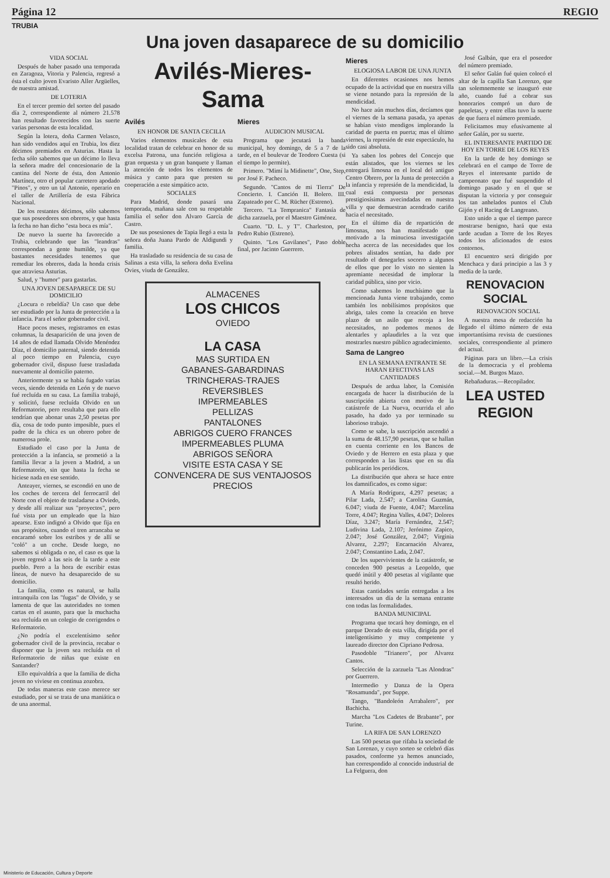Página 12 REGIO
TRUBIA
Una joven dasaparece de su domicilio
VIDA SOCIAL
Después de haber pasado una temporada en Zaragoza, Vitoria y Palencia, regresó a ésta el culto joven Evaristo Aller Argüelles, de nuestra amistad.
DE LOTERIA
En el tercer premio del sorteo del pasado día 2, correspondiente al número 21.578 han resultado favorecidos con las suerte varias personas de esta localidad.
Según la lotera, doña Carmen Velasco, han sido vendidos aquí en Trubia, los diez décimos premiados en Asturias. Hasta la fecha sólo sabemos que un décimo lo lleva la señora madre del concesionario de la cantina del Norte de ésta, don Antonio Martínez, otro el popular carretero apodado "Pinos", y otro un tal Antonio, operario en el taller de Artillería de esta Fábrica Nacional.
De los restantes décimos, sólo sabemos que sus poseedores son obreros, y que hasta la fecha no han dicho "esta boca es mía".
De nuevo la suerte ha favorecido a Trubia, celebrando que las "leandras" correspondan a gente humilde, ya que bastantes necesidades tenemos que remediar los obreros, dada la honda crisis que atraviesa Asturias.
Salud, y "humor" para gastarlas.
UNA JOVEN DESAPARECE DE SU DOMICILIO
¿Locura o rebeldía? Un caso que debe ser estudiado por la Junta de protección a la infancia. Para el señor gobernador civil.
Hace pocos meses, registramos en estas columnas, la desaparición de una joven de 14 años de edad llamada Olvido Menéndez Díaz, el domicilio paternal, siendo detenida al poco tiempo en Palencia, cuyo gobernador civil, dispuso fuese trasladada nuevamente al domicilio paterno.
Anteriormente ya se había fugado varias veces, siendo detenida en León y de nuevo fué recluída en su casa. La familia trabajó, y solicitó, fuese recluída Olvido en un Reformatorio, pero resultaba que para ello tendrían que abonar unas 2,50 pesetas por día, cosa de todo punto imposible, pues el padre de la chica es un obrero pobre de numerosa prole.
Estudiado el caso por la Junta de protección a la infancia, se prometió a la familia llevar a la joven a Madrid, a un Reformatorio, sin que hasta la fecha se hiciese nada en ese sentido.
Anteayer, viernes, se escondió en uno de los coches de tercera del ferrocarril del Norte con el objeto de trasladarse a Oviedo, y desde allí realizar sus "proyectos", pero fué vista por un empleado que la hizo apearse. Esto indignó a Olvido que fija en sus propósitos, cuando el tren arrancaba se encaramó sobre los estribos y de allí se "coló" a un coche. Desde luego, no sabemos si obligada o no, el caso es que la joven regresó a las seis de la tarde a este pueblo. Pero a la hora de escribir estas líneas, de nuevo ha desaparecido de su domicilio.
La familia, como es natural, se halla intranquila con las "fugas" de Olvido, y se lamenta de que las autoridades no tomen cartas en el asunto, para que la muchacha sea recluída en un colegio de corrigendos o Reformatorio.
¿No podría el excelentísimo señor gobernador civil de la provincia, recabar o disponer que la joven sea recluída en el Reformatorio de niñas que existe en Santander?
Ello equivaldría a que la familia de dicha joven no viviese en continua zozobra.
De todas maneras este caso merece ser estudiado, por si se trata de una maniática o de una anormal.
Avilés-Mieres-Sama
Avilés
EN HONOR DE SANTA CECILIA
Varios elementos musicales de esta localidad tratan de celebrar en honor de su excelsa Patrona, una función religiosa a gran orquesta y un gran banquete y llaman la atención de todos los elementos de música y canto para que presten su cooperación a este simpático acto.
SOCIALES
Para Madrid, donde pasará una temporada, mañana sale con su respetable familia el señor don Alvaro García de Castro.
De sus posesiones de Tapia llegó a esta la señora doña Juana Pardo de Aldigundi y familia.
Ha trasladado su residencia de su casa de Salinas a esta villa, la señora doña Evelina Ovies, viuda de González.
Mieres
AUDICION MUSICAL
Programa que jecutará la banda municipal, hoy domingo, de 5 a 7 de la tarde, en el boulevar de Teodoro Cuesta (si el tiempo lo permite).
Primero. "Mimí la Midinette", One, Step, por José F. Pacheco.
Segundo. "Cantos de mi Tierra" De Concierto. I. Canción II. Bolero. III. Zapateado por C. M. Rücher (Estreno).
Tercero. "La Tempranica" Fantasía de dicha zarzuela, por el Maestro Giménez.
Cuarto. "D. L. y T". Charleston, por Pedro Rubio (Estreno).
Quinto. "Los Gavilanes", Paso doble final, por Jacinto Guerrero.
ALMACENES
LOS CHICOS
OVIEDO
LA CASA
MAS SURTIDA EN
GABANES-GABARDINAS
TRINCHERAS-TRAJES
REVERSIBLES
IMPERMEABLES
PELLIZAS
PANTALONES
ABRIGOS CUERO FRANCES
IMPERMEABLES PLUMA
ABRIGOS SEÑORA
VISITE ESTA CASA Y SE CONVENCERA DE SUS VENTAJOSOS PRECIOS
Mieres
ELOGIOSA LABOR DE UNA JUNTA
En diferentes ocasiones nos hemos ocupado de la actividad que en nuestra villa se viene notando para la represión de la mendicidad.
No hace aún muchos días, decíamos que el viernes de la semana pasada, ya apenas se habían visto mendigos implorando la caridad de puerta en puerta; mas el último viernes, la represión de este espectáculo, ha sido casi absoluta.
Ya saben los pobres del Concejo que están alistados, que los viernes se les entregará limosna en el local del antiguo Centro Obrero, por la Junta de protección a la infancia y represión de la mendicidad, la cual está compuesta por personas prestigiosísimas avecindadas en nuestra villa y que demuestran acendrado cariño hacia el necesitado.
En el último día de repartición de limosnas, nos han manifestado que motivado a la minuciosa investigación hecha acerca de las necesidades que los pobres alistados sentían, ha dado por resultado el denegarles socorro a algunos de ellos que por lo visto no sienten la apremiante necesidad de implorar la caridad pública, sino por vicio.
Como sabemos lo muchísimo que la mencionada Junta viene trabajando, como también los nobilísimos propósitos que abriga, tales como la creación en breve plazo de un asilo que recoja a los necesitados, no podemos menos de alentarles y aplaudirles a la vez que mostrarles nuestro público agradecimiento.
Sama de Langreo
EN LA SEMANA ENTRANTE SE HARAN EFECTIVAS LAS CANTIDADES
Después de ardua labor, la Comisión encargada de hacer la distribución de la suscripción abierta con motivo de la catástrofe de La Nueva, ocurrida el año pasado, ha dado ya por terminado su laborioso trabajo.
Como se sabe, la suscripción ascendió a la suma de 48.157,90 pesetas, que se hallan en cuenta corriente en los Bancos de Oviedo y de Herrero en esta plaza y que corresponden a las listas que en su día publicarán los periódicos.
La distribución que ahora se hace entre los damnificados, es como sigue:
A María Rodríguez, 4.297 pesetas; a Pilar Lada, 2.547; a Carolina Guzmán, 6.047; viuda de Fuente, 4.047; Marcelina Torre, 4.047; Regina Valles, 4.047; Dolores Díaz, 3.247; María Fernández, 2.547; Ludivina Lada, 2.107; Jerónimo Zapico, 2.047; José González, 2.047; Virginia Alvarez, 2.297; Encarnación Alvarez, 2.047; Constantino Lada, 2.047.
De los supervivientes de la catástrofe, se conceden 900 pesetas a Leopoldo, que quedó inútil y 400 pesetas al vigilante que resultó herido.
Estas cantidades serán entregadas a los interesados un día de la semana entrante con todas las formalidades.
BANDA MUNICIPAL
Programa que tocará hoy domingo, en el parque Dorado de esta villa, dirigida por el inteligentísimo y muy competente y laureado director don Cipriano Pedrosa.
Pasodoble "Trianero", por Alvarez Cantos.
Selección de la zarzuela "Las Alondras" por Guerrero.
Intermedio y Danza de la Opera "Rosamunda", por Suppe.
Tango, "Bandoleón Arrabalero", por Bachicha.
Marcha "Los Cadetes de Brabante", por Turine.
LA RIFA DE SAN LORENZO
Las 500 pesetas que rifaba la sociedad de San Lorenzo, y cuyo sorteo se celebró días pasados, conforme ya hemos anunciado, han correspondido al conocido industrial de La Felguera, don
José Galbán, que era el poseedor del número premiado.
El señor Galán fué quien colocó el altar de la capilla San Lorenzo, que tan solemnemente se inauguró este año, cuando fué a cobrar sus honorarios compró un duro de papeletas, y entre ellas tuvo la suerte de que fuera el número premiado.
Felicitamos muy efusivamente al señor Galán, por su suerte.
EL INTERESANTE PARTIDO DE HOY EN TORRE DE LOS REYES
En la tarde de hoy domingo se celebrará en el campo de Torre de Reyes el interesante partido de campeonato que fué suspendido el domingo pasado y en el que se disputan la victoria y por conseguir los tan anhelados puntos el Club Gijón y el Racing de Langreano.
Esto unido a que el tiempo parece mostrarse benigno, hará que esta tarde acudan a Torre de los Reyes todos los aficionados de estos contornos.
El encuentro será dirigido por Menchaca y dará principio a las 3 y media de la tarde.
RENOVACION SOCIAL
RENOVACION SOCIAL
A nuestra mesa de redacción ha llegado el último número de esta importantísima revista de cuestiones sociales, correspondiente al primero del actual.
Páginas para un libro.—La crisis de la democracia y el problema social.—M. Burgos Mazo.
Rebañaduras.—Recopilador.
LEA USTED REGION
Ministerio de Educación, Cultura y Deporte